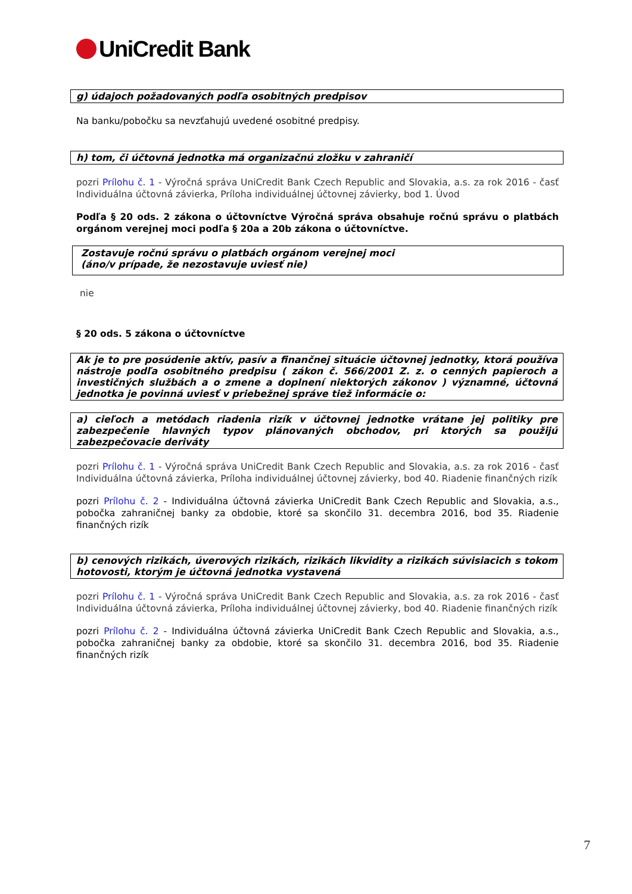UniCredit Bank
g) údajoch požadovaných podľa osobitných predpisov
Na banku/pobočku sa nevzťahujú uvedené osobitné predpisy.
h) tom, či účtovná jednotka má organizačnú zložku v zahraničí
pozri Prílohu č. 1 - Výročná správa UniCredit Bank Czech Republic and Slovakia, a.s. za rok 2016 - časť Individuálna účtovná závierka, Príloha individuálnej účtovnej závierky, bod 1. Úvod
Podľa § 20 ods. 2 zákona o účtovníctve Výročná správa obsahuje ročnú správu o platbách orgánom verejnej moci podľa § 20a a 20b zákona o účtovníctve.
Zostavuje ročnú správu o platbách orgánom verejnej moci
(áno/v prípade, že nezostavuje uviesť nie)
nie
§ 20 ods. 5 zákona o účtovníctve
Ak je to pre posúdenie aktív, pasív a finančnej situácie účtovnej jednotky, ktorá používa nástroje podľa osobitného predpisu ( zákon č. 566/2001 Z. z. o cenných papieroch a investičných službách a o zmene a doplnení niektorých zákonov ) významné, účtovná jednotka je povinná uviesť v priebežnej správe tiež informácie o:
a) cieľoch a metódach riadenia rizík v účtovnej jednotke vrátane jej politiky pre zabezpečenie hlavných typov plánovaných obchodov, pri ktorých sa použijú zabezpečovacie deriváty
pozri Prílohu č. 1 - Výročná správa UniCredit Bank Czech Republic and Slovakia, a.s. za rok 2016 - časť Individuálna účtovná závierka, Príloha individuálnej účtovnej závierky, bod 40. Riadenie finančných rizík
pozri Prílohu č. 2 - Individuálna účtovná závierka UniCredit Bank Czech Republic and Slovakia, a.s., pobočka zahraničnej banky za obdobie, ktoré sa skončilo 31. decembra 2016, bod 35. Riadenie finančných rizík
b) cenových rizikách, úverových rizikách, rizikách likvidity a rizikách súvisiacich s tokom hotovosti, ktorým je účtovná jednotka vystavená
pozri Prílohu č. 1 - Výročná správa UniCredit Bank Czech Republic and Slovakia, a.s. za rok 2016 - časť Individuálna účtovná závierka, Príloha individuálnej účtovnej závierky, bod 40. Riadenie finančných rizík
pozri Prílohu č. 2 - Individuálna účtovná závierka UniCredit Bank Czech Republic and Slovakia, a.s., pobočka zahraničnej banky za obdobie, ktoré sa skončilo 31. decembra 2016, bod 35. Riadenie finančných rizík
7